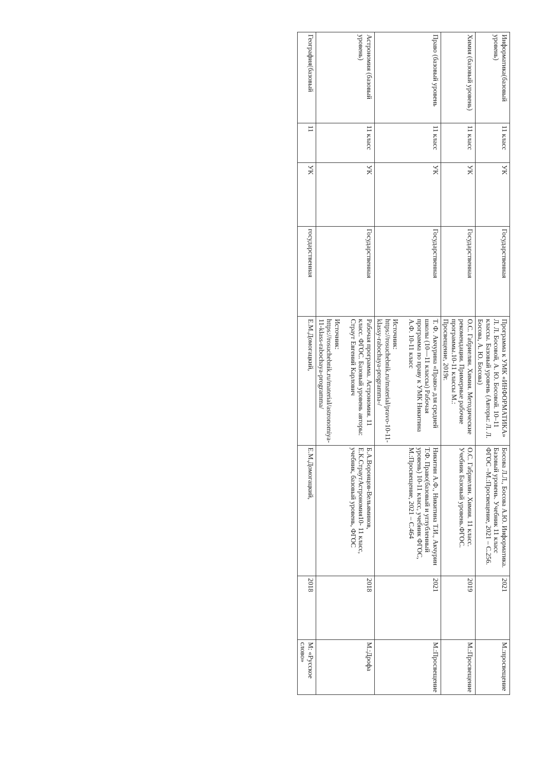| Информатика(базовый уровень) | 11 класс | УК | Государственная | Программа к УМК «ИНФОРМАТИКА» Л. Л. Босовой, А. Ю. Босовой. 10–11 классы. Базовый уровень (Авторы: Л. Л. Босова, А. Ю. Босова) | Босова Л.Л., Босова А.Ю. Информатика. Базовый уровень. Учебник 11 класс ФГОС –М.:Просвещение, 2021 – С.256. | 2021 | М.:просвещение |
| Химия (базовый уровень) | 11 класс | УК | Государственная | О.С. Габриелян. Химия. Методические рекомендации. Примерные рабочие программы.10-11 классы М.: Просвещение, 2019г. | О.С. Габриелян. Химия. 11 класс. Учебник Базовый уровень.ФГОС. | 2019 | М.:Просвещение |
| Право (базовый уровень | 11 класс | УК | Государственная | Т. Ф. Акчурина «Право» для средней школы (10—11 классы) Рабочая программа по праву к УМК Никитина А.Ф. 10-11 класс Источник: https://rosuchebnik.ru/material/pravo-10-11-klassy-rabochaya-programma-/ | Никитин А.Ф., Никитина Т.И., Акчурин Т.Ф. Право(базовый и углубленный уровень) 10-11 класс, учебник ФГОС, М.:Просвещение, 2021 – С.464 | 2021 | М.:Просвещение |
| Астрономия (базовый уровень) | 11 класс | УК | Государственная | Рабочая программа. Астрономия. 11 класс. ФГОС. Базовый уровень авторы: Страут Евгений Карлович Источник: https://rosuchebnik.ru/material/astronomiya-11-klass-rabochaya-programma/ | Б.А.Воронцов-Вельяминов, Е.К.СтраутАстрономия10- 11 класс, учебник, базовый уровень, ФГОС | 2018 | М.:Дрофа |
| География(базовый | 11 | УК | государственная | Е.М.Домогацкий, | Е.М.Домогацкий, | 2018 | М: «Русское слово» |